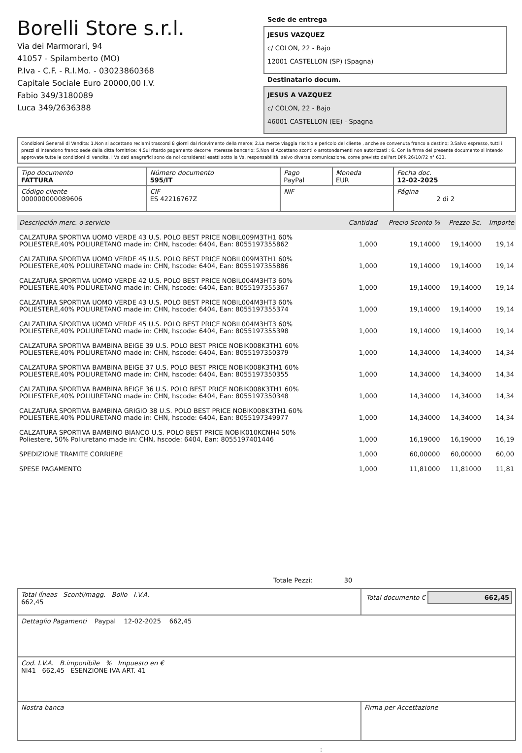Borelli Store s.r.l.
Via dei Marmorari, 94
41057 - Spilamberto (MO)
P.Iva - C.F. - R.I.Mo. - 03023860368
Capitale Sociale Euro 20000,00 I.V.
Fabio 349/3180089
Luca 349/2636388
Sede de entrega
JESUS VAZQUEZ
c/ COLON, 22 - Bajo
12001 CASTELLON (SP) (Spagna)
Destinatario docum.
JESUS A VAZQUEZ
c/ COLON, 22 - Bajo
46001 CASTELLON (EE) - Spagna
Condizioni Generali di Vendita: 1.Non si accettano reclami trascorsi 8 giorni dal ricevimento della merce; 2.La merce viaggia rischio e pericolo del cliente , anche se convenuta franco a destino; 3.Salvo espresso, tutti i prezzi si intendono franco sede dalla ditta fornitrice; 4.Sul ritardo pagamento decorre interesse bancario; 5.Non si Accettano sconti o arrotondamenti non autorizzati ; 6. Con la firma del presente documento si intendo approvate tutte le condizioni di vendita. I Vs dati anagrafici sono da noi considerati esatti sotto la Vs. responsabilità, salvo diversa comunicazione, come previsto dall'art DPR 26/10/72 n° 633.
| Tipo documento FATTURA | Número documento 595/IT | Pago PayPal | Moneda EUR | Fecha doc. 12-02-2025 |
| Código cliente 000000000089606 | CIF ES 42216767Z | NIF | | Página 2 di 2 |
| Descripción merc. o servicio | Cantidad | Precio Sconto % | Prezzo Sc. | Importe |
| --- | --- | --- | --- | --- |
| CALZATURA SPORTIVA UOMO VERDE 43 U.S. POLO BEST PRICE NOBIL009M3TH1 60% POLIESTERE,40% POLIURETANO made in: CHN, hscode: 6404, Ean: 8055197355862 | 1,000 | 19,14000 | 19,14000 | 19,14 |
| CALZATURA SPORTIVA UOMO VERDE 45 U.S. POLO BEST PRICE NOBIL009M3TH1 60% POLIESTERE,40% POLIURETANO made in: CHN, hscode: 6404, Ean: 8055197355886 | 1,000 | 19,14000 | 19,14000 | 19,14 |
| CALZATURA SPORTIVA UOMO VERDE 42 U.S. POLO BEST PRICE NOBIL004M3HT3 60% POLIESTERE,40% POLIURETANO made in: CHN, hscode: 6404, Ean: 8055197355367 | 1,000 | 19,14000 | 19,14000 | 19,14 |
| CALZATURA SPORTIVA UOMO VERDE 43 U.S. POLO BEST PRICE NOBIL004M3HT3 60% POLIESTERE,40% POLIURETANO made in: CHN, hscode: 6404, Ean: 8055197355374 | 1,000 | 19,14000 | 19,14000 | 19,14 |
| CALZATURA SPORTIVA UOMO VERDE 45 U.S. POLO BEST PRICE NOBIL004M3HT3 60% POLIESTERE,40% POLIURETANO made in: CHN, hscode: 6404, Ean: 8055197355398 | 1,000 | 19,14000 | 19,14000 | 19,14 |
| CALZATURA SPORTIVA BAMBINA BEIGE 39 U.S. POLO BEST PRICE NOBIK008K3TH1 60% POLIESTERE,40% POLIURETANO made in: CHN, hscode: 6404, Ean: 8055197350379 | 1,000 | 14,34000 | 14,34000 | 14,34 |
| CALZATURA SPORTIVA BAMBINA BEIGE 37 U.S. POLO BEST PRICE NOBIK008K3TH1 60% POLIESTERE,40% POLIURETANO made in: CHN, hscode: 6404, Ean: 8055197350355 | 1,000 | 14,34000 | 14,34000 | 14,34 |
| CALZATURA SPORTIVA BAMBINA BEIGE 36 U.S. POLO BEST PRICE NOBIK008K3TH1 60% POLIESTERE,40% POLIURETANO made in: CHN, hscode: 6404, Ean: 8055197350348 | 1,000 | 14,34000 | 14,34000 | 14,34 |
| CALZATURA SPORTIVA BAMBINA GRIGIO 38 U.S. POLO BEST PRICE NOBIK008K3TH1 60% POLIESTERE,40% POLIURETANO made in: CHN, hscode: 6404, Ean: 8055197349977 | 1,000 | 14,34000 | 14,34000 | 14,34 |
| CALZATURA SPORTIVA BAMBINO BIANCO U.S. POLO BEST PRICE NOBIK010KCNH4 50% Poliestere, 50% Poliuretano made in: CHN, hscode: 6404, Ean: 8055197401446 | 1,000 | 16,19000 | 16,19000 | 16,19 |
| SPEDIZIONE TRAMITE CORRIERE | 1,000 | 60,00000 | 60,00000 | 60,00 |
| SPESE PAGAMENTO | 1,000 | 11,81000 | 11,81000 | 11,81 |
Totale Pezzi: 30
| Total líneas Sconti/magg. Bollo I.V.A. 662,45 | Total documento € 662,45 |
| Dettaglio Pagamenti Paypal 12-02-2025 662,45 | |
| Cod. I.V.A. B.imponibile % Impuesto en € NI41 662,45 ESENZIONE IVA ART. 41 | |
| Nostra banca | Firma per Accettazione |
: